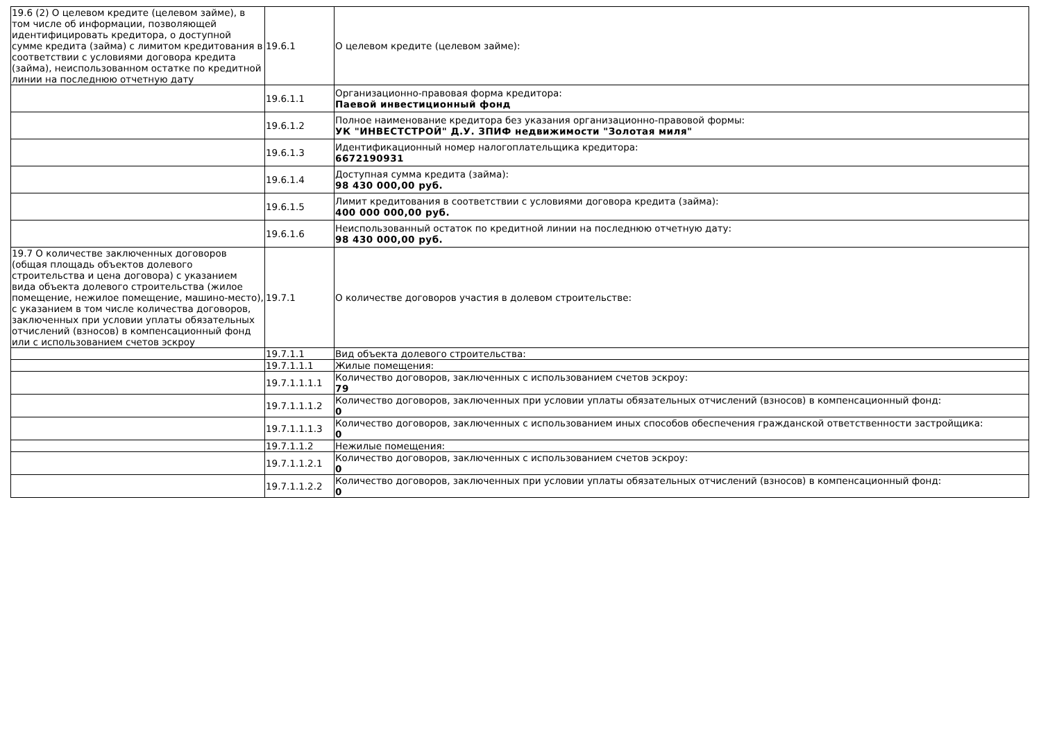| 19.6 (2) О целевом кредите (целевом займе), в том числе об информации, позволяющей идентифицировать кредитора, о доступной сумме кредита (займа) с лимитом кредитования в соответствии с условиями договора кредита (займа), неиспользованном остатке по кредитной линии на последнюю отчетную дату | 19.6.1 | О целевом кредите (целевом займе): |
| | 19.6.1.1 | Организационно-правовая форма кредитора: Паевой инвестиционный фонд |
| | 19.6.1.2 | Полное наименование кредитора без указания организационно-правовой формы: УК "ИНВЕСТСТРОЙ" Д.У. ЗПИФ недвижимости "Золотая миля" |
| | 19.6.1.3 | Идентификационный номер налогоплательщика кредитора: 6672190931 |
| | 19.6.1.4 | Доступная сумма кредита (займа): 98 430 000,00 руб. |
| | 19.6.1.5 | Лимит кредитования в соответствии с условиями договора кредита (займа): 400 000 000,00 руб. |
| | 19.6.1.6 | Неиспользованный остаток по кредитной линии на последнюю отчетную дату: 98 430 000,00 руб. |
| 19.7 О количестве заключенных договоров (общая площадь объектов долевого строительства и цена договора) с указанием вида объекта долевого строительства (жилое помещение, нежилое помещение, машино-место), с указанием в том числе количества договоров, заключенных при условии уплаты обязательных отчислений (взносов) в компенсационный фонд или с использованием счетов эскроу | 19.7.1 | О количестве договоров участия в долевом строительстве: |
| | 19.7.1.1 | Вид объекта долевого строительства: |
| | 19.7.1.1.1 | Жилые помещения: |
| | 19.7.1.1.1.1 | Количество договоров, заключенных с использованием счетов эскроу: 79 |
| | 19.7.1.1.1.2 | Количество договоров, заключенных при условии уплаты обязательных отчислений (взносов) в компенсационный фонд: 0 |
| | 19.7.1.1.1.3 | Количество договоров, заключенных с использованием иных способов обеспечения гражданской ответственности застройщика: 0 |
| | 19.7.1.1.2 | Нежилые помещения: |
| | 19.7.1.1.2.1 | Количество договоров, заключенных с использованием счетов эскроу: 0 |
| | 19.7.1.1.2.2 | Количество договоров, заключенных при условии уплаты обязательных отчислений (взносов) в компенсационный фонд: 0 |